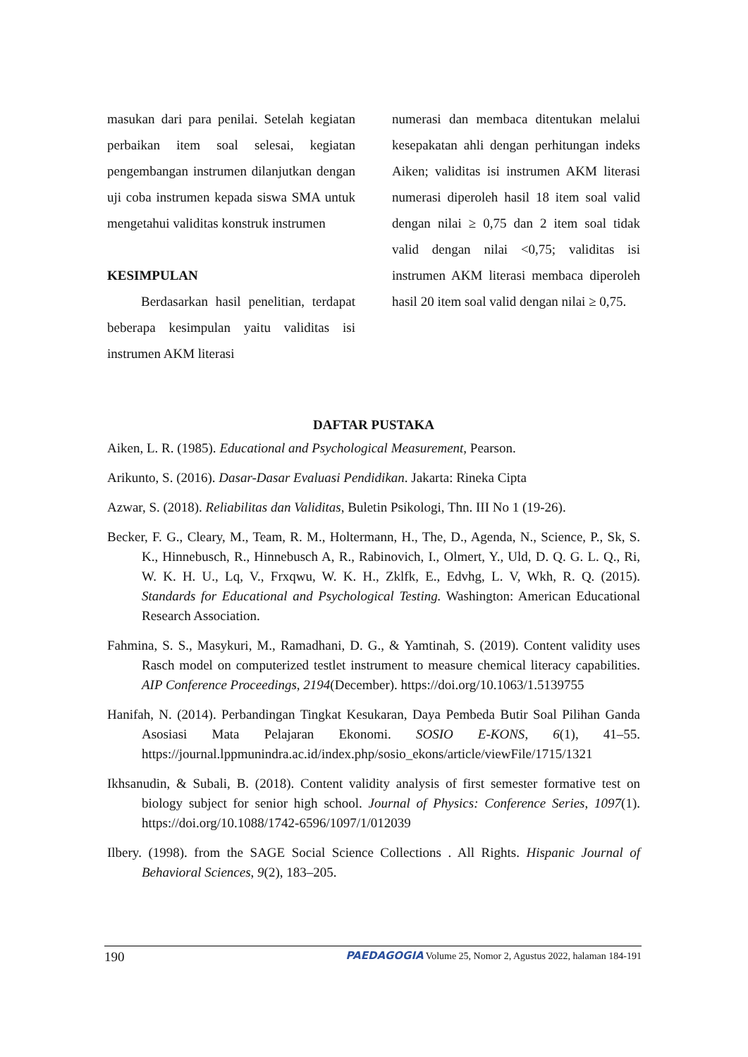masukan dari para penilai. Setelah kegiatan perbaikan item soal selesai, kegiatan pengembangan instrumen dilanjutkan dengan uji coba instrumen kepada siswa SMA untuk mengetahui validitas konstruk instrumen
KESIMPULAN
Berdasarkan hasil penelitian, terdapat beberapa kesimpulan yaitu validitas isi instrumen AKM literasi
numerasi dan membaca ditentukan melalui kesepakatan ahli dengan perhitungan indeks Aiken; validitas isi instrumen AKM literasi numerasi diperoleh hasil 18 item soal valid dengan nilai ≥ 0,75 dan 2 item soal tidak valid dengan nilai <0,75; validitas isi instrumen AKM literasi membaca diperoleh hasil 20 item soal valid dengan nilai ≥ 0,75.
DAFTAR PUSTAKA
Aiken, L. R. (1985). Educational and Psychological Measurement, Pearson.
Arikunto, S. (2016). Dasar-Dasar Evaluasi Pendidikan. Jakarta: Rineka Cipta
Azwar, S. (2018). Reliabilitas dan Validitas, Buletin Psikologi, Thn. III No 1 (19-26).
Becker, F. G., Cleary, M., Team, R. M., Holtermann, H., The, D., Agenda, N., Science, P., Sk, S. K., Hinnebusch, R., Hinnebusch A, R., Rabinovich, I., Olmert, Y., Uld, D. Q. G. L. Q., Ri, W. K. H. U., Lq, V., Frxqwu, W. K. H., Zklfk, E., Edvhg, L. V, Wkh, R. Q. (2015). Standards for Educational and Psychological Testing. Washington: American Educational Research Association.
Fahmina, S. S., Masykuri, M., Ramadhani, D. G., & Yamtinah, S. (2019). Content validity uses Rasch model on computerized testlet instrument to measure chemical literacy capabilities. AIP Conference Proceedings, 2194(December). https://doi.org/10.1063/1.5139755
Hanifah, N. (2014). Perbandingan Tingkat Kesukaran, Daya Pembeda Butir Soal Pilihan Ganda Asosiasi Mata Pelajaran Ekonomi. SOSIO E-KONS, 6(1), 41–55. https://journal.lppmunindra.ac.id/index.php/sosio_ekons/article/viewFile/1715/1321
Ikhsanudin, & Subali, B. (2018). Content validity analysis of first semester formative test on biology subject for senior high school. Journal of Physics: Conference Series, 1097(1). https://doi.org/10.1088/1742-6596/1097/1/012039
Ilbery. (1998). from the SAGE Social Science Collections . All Rights. Hispanic Journal of Behavioral Sciences, 9(2), 183–205.
190 PAEDAGOGIA Volume 25, Nomor 2, Agustus 2022, halaman 184-191